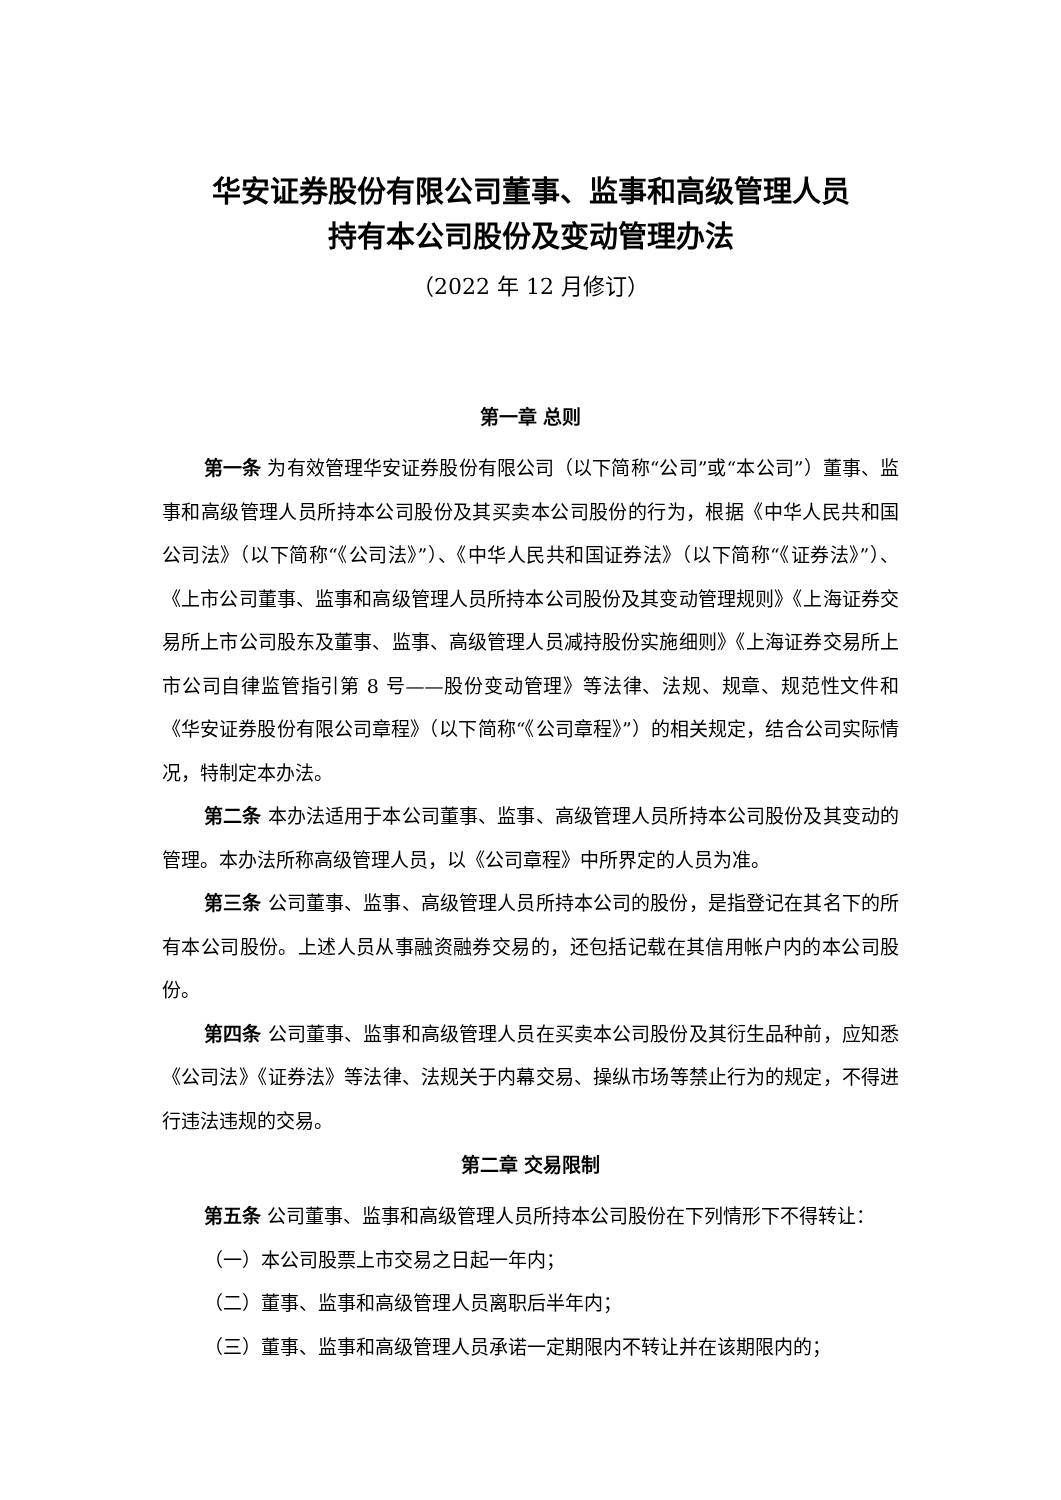华安证券股份有限公司董事、监事和高级管理人员
持有本公司股份及变动管理办法
（2022 年 12 月修订）
第一章 总则
第一条 为有效管理华安证券股份有限公司（以下简称“公司”或“本公司”）董事、监事和高级管理人员所持本公司股份及其买卖本公司股份的行为，根据《中华人民共和国公司法》（以下简称“《公司法》”）、《中华人民共和国证券法》（以下简称“《证券法》”）、《上市公司董事、监事和高级管理人员所持本公司股份及其变动管理规则》《上海证券交易所上市公司股东及董事、监事、高级管理人员减持股份实施细则》《上海证券交易所上市公司自律监管指引第 8 号——股份变动管理》等法律、法规、规章、规范性文件和《华安证券股份有限公司章程》（以下简称“《公司章程》”）的相关规定，结合公司实际情况，特制定本办法。
第二条 本办法适用于本公司董事、监事、高级管理人员所持本公司股份及其变动的管理。本办法所称高级管理人员，以《公司章程》中所界定的人员为准。
第三条 公司董事、监事、高级管理人员所持本公司的股份，是指登记在其名下的所有本公司股份。上述人员从事融资融券交易的，还包括记载在其信用帐户内的本公司股份。
第四条 公司董事、监事和高级管理人员在买卖本公司股份及其衍生品种前，应知悉《公司法》《证券法》等法律、法规关于内幕交易、操纵市场等禁止行为的规定，不得进行违法违规的交易。
第二章 交易限制
第五条 公司董事、监事和高级管理人员所持本公司股份在下列情形下不得转让：
（一）本公司股票上市交易之日起一年内；
（二）董事、监事和高级管理人员离职后半年内；
（三）董事、监事和高级管理人员承诺一定期限内不转让并在该期限内的；